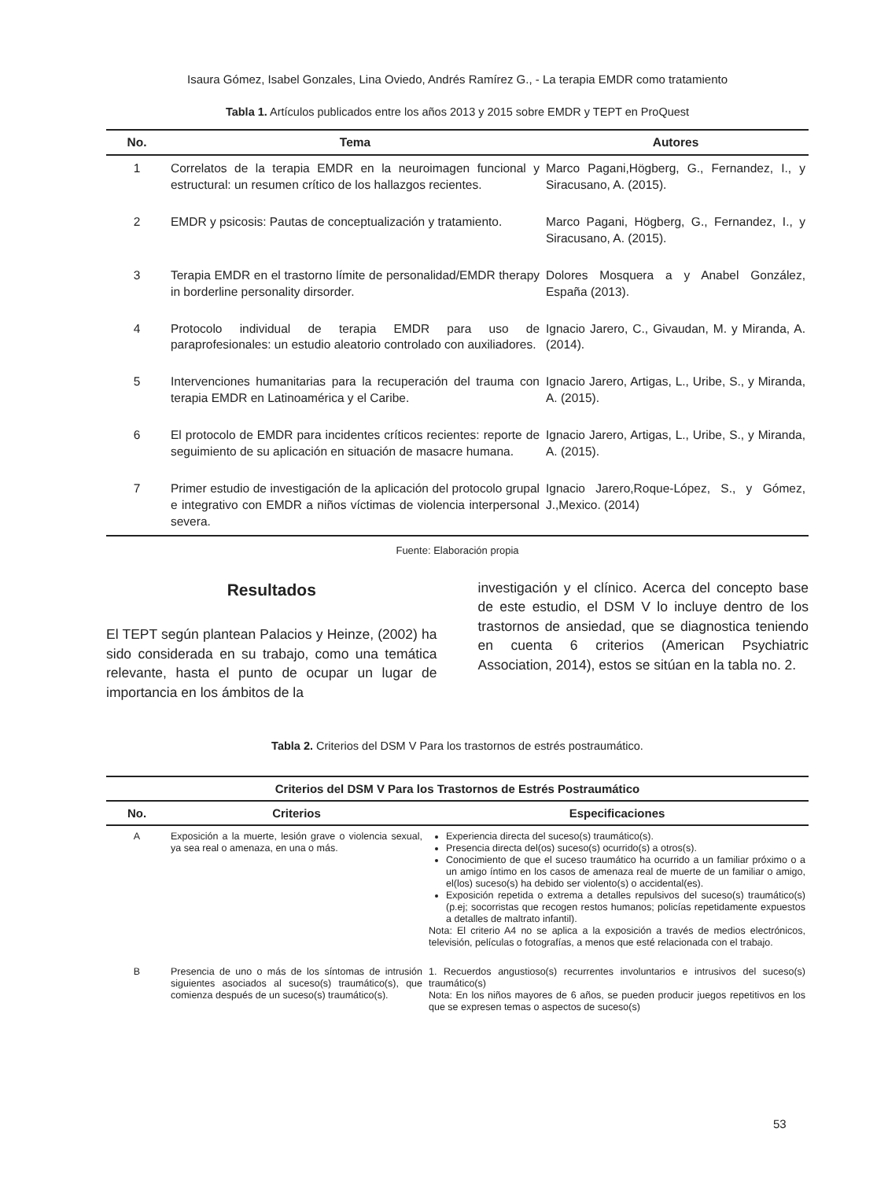Isaura Gómez, Isabel Gonzales, Lina Oviedo, Andrés Ramírez G., - La terapia EMDR como tratamiento
Tabla 1. Artículos publicados entre los años 2013 y 2015 sobre EMDR y TEPT en ProQuest
| No. | Tema | Autores |
| --- | --- | --- |
| 1 | Correlatos de la terapia EMDR en la neuroimagen funcional y estructural: un resumen crítico de los hallazgos recientes. | Marco Pagani,Högberg, G., Fernandez, I., y Siracusano, A. (2015). |
| 2 | EMDR y psicosis: Pautas de conceptualización y tratamiento. | Marco Pagani, Högberg, G., Fernandez, I., y Siracusano, A. (2015). |
| 3 | Terapia EMDR en el trastorno límite de personalidad/EMDR therapy in borderline personality dirsorder. | Dolores Mosquera a y Anabel González, España (2013). |
| 4 | Protocolo individual de terapia EMDR para uso de paraprofesionales: un estudio aleatorio controlado con auxiliadores. | Ignacio Jarero, C., Givaudan, M. y Miranda, A. (2014). |
| 5 | Intervenciones humanitarias para la recuperación del trauma con terapia EMDR en Latinoamérica y el Caribe. | Ignacio Jarero, Artigas, L., Uribe, S., y Miranda, A. (2015). |
| 6 | El protocolo de EMDR para incidentes críticos recientes: reporte de seguimiento de su aplicación en situación de masacre humana. | Ignacio Jarero, Artigas, L., Uribe, S., y Miranda, A. (2015). |
| 7 | Primer estudio de investigación de la aplicación del protocolo grupal e integrativo con EMDR a niños víctimas de violencia interpersonal severa. | Ignacio Jarero,Roque-López, S., y Gómez, J.,Mexico. (2014) |
Fuente: Elaboración propia
Resultados
El TEPT según plantean Palacios y Heinze, (2002) ha sido considerada en su trabajo, como una temática relevante, hasta el punto de ocupar un lugar de importancia en los ámbitos de la
investigación y el clínico. Acerca del concepto base de este estudio, el DSM V lo incluye dentro de los trastornos de ansiedad, que se diagnostica teniendo en cuenta 6 criterios (American Psychiatric Association, 2014), estos se sitúan en la tabla no. 2.
Tabla 2. Criterios del DSM V Para los trastornos de estrés postraumático.
| Criterios del DSM V Para los Trastornos de Estrés Postraumático | | |
| --- | --- | --- |
| No. | Criterios | Especificaciones |
| A | Exposición a la muerte, lesión grave o violencia sexual, ya sea real o amenaza, en una o más. | Experiencia directa del suceso(s) traumático(s). Presencia directa del(os) suceso(s) ocurrido(s) a otros(s). Conocimiento de que el suceso traumático ha ocurrido a un familiar próximo o a un amigo íntimo en los casos de amenaza real de muerte de un familiar o amigo, el(los) suceso(s) ha debido ser violento(s) o accidental(es). Exposición repetida o extrema a detalles repulsivos del suceso(s) traumático(s) (p.ej; socorristas que recogen restos humanos; policías repetidamente expuestos a detalles de maltrato infantil). Nota: El criterio A4 no se aplica a la exposición a través de medios electrónicos, televisión, películas o fotografías, a menos que esté relacionada con el trabajo. |
| B | Presencia de uno o más de los síntomas de intrusión siguientes asociados al suceso(s) traumático(s), que comienza después de un suceso(s) traumático(s). | 1. Recuerdos angustioso(s) recurrentes involuntarios e intrusivos del suceso(s) traumático(s) Nota: En los niños mayores de 6 años, se pueden producir juegos repetitivos en los que se expresen temas o aspectos de suceso(s) |
53